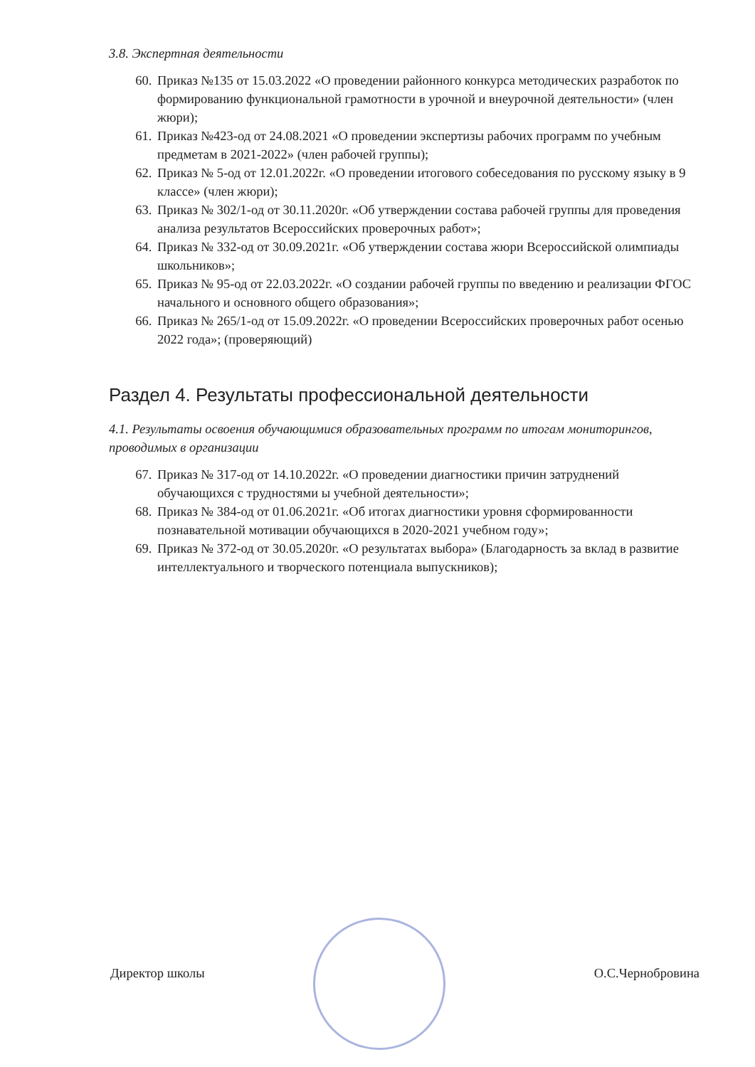3.8. Экспертная деятельности
60. Приказ №135 от 15.03.2022 «О проведении районного конкурса методических разработок по формированию функциональной грамотности в урочной и внеурочной деятельности» (член жюри);
61. Приказ №423-од от 24.08.2021 «О проведении экспертизы рабочих программ по учебным предметам в 2021-2022» (член рабочей группы);
62. Приказ № 5-од от 12.01.2022г. «О проведении итогового собеседования по русскому языку в 9 классе» (член жюри);
63. Приказ № 302/1-од от 30.11.2020г. «Об утверждении состава рабочей группы для проведения анализа результатов Всероссийских проверочных работ»;
64. Приказ № 332-од от 30.09.2021г. «Об утверждении состава жюри Всероссийской олимпиады школьников»;
65. Приказ № 95-од от 22.03.2022г. «О создании рабочей группы по введению и реализации ФГОС начального и основного общего образования»;
66. Приказ № 265/1-од от 15.09.2022г. «О проведении Всероссийских проверочных работ осенью 2022 года»; (проверяющий)
Раздел 4. Результаты профессиональной деятельности
4.1. Результаты освоения обучающимися образовательных программ по итогам мониторингов, проводимых в организации
67. Приказ № 317-од от 14.10.2022г. «О проведении диагностики причин затруднений обучающихся с трудностями ы учебной деятельности»;
68. Приказ № 384-од от 01.06.2021г. «Об итогах диагностики уровня сформированности познавательной мотивации обучающихся в 2020-2021 учебном году»;
69. Приказ № 372-од от 30.05.2020г. «О результатах выбора» (Благодарность за вклад в развитие интеллектуального и творческого потенциала выпускников);
Директор школы О.С.Чернобровина